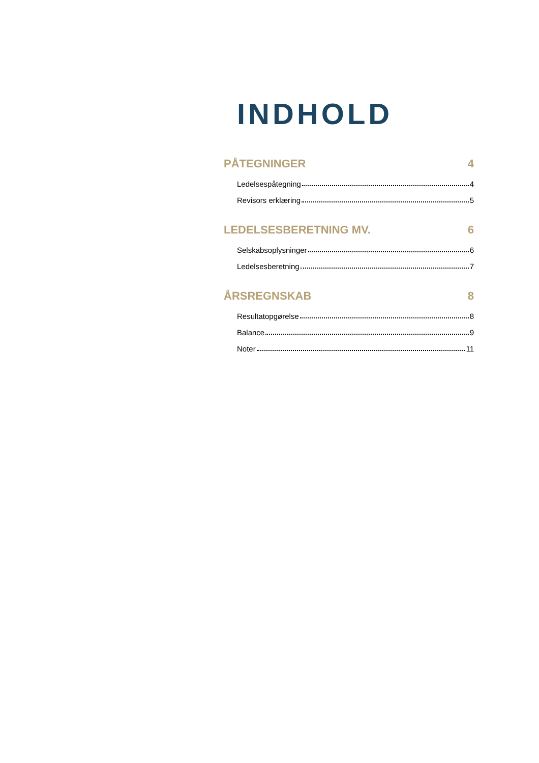INDHOLD
PÅTEGNINGER 4
Ledelsespåtegning 4
Revisors erklæring 5
LEDELSESBERETNING MV. 6
Selskabsoplysninger 6
Ledelsesberetning 7
ÅRSREGNSKAB 8
Resultatopgørelse 8
Balance 9
Noter 11